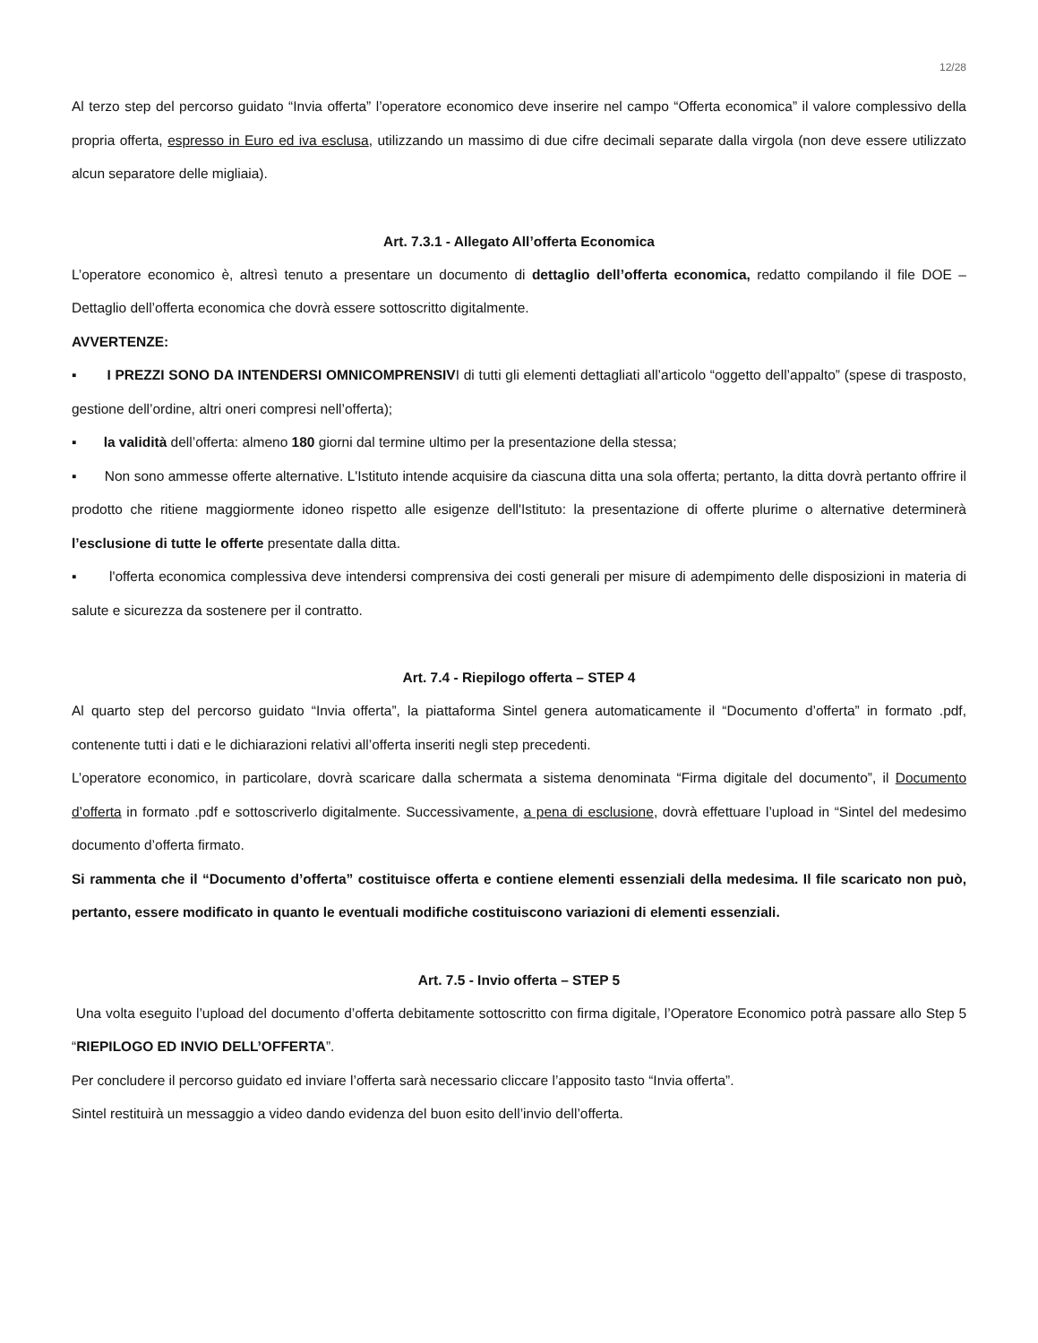12/28
Al terzo step del percorso guidato “Invia offerta” l’operatore economico deve inserire nel campo “Offerta economica” il valore complessivo della propria offerta, espresso in Euro ed iva esclusa, utilizzando un massimo di due cifre decimali separate dalla virgola (non deve essere utilizzato alcun separatore delle migliaia).
Art. 7.3.1 - Allegato All’offerta Economica
L’operatore economico è, altresì tenuto a presentare un documento di dettaglio dell’offerta economica, redatto compilando il file DOE – Dettaglio dell’offerta economica che dovrà essere sottoscritto digitalmente.
AVVERTENZE:
▪ I PREZZI SONO DA INTENDERSI OMNICOMPRENSIVI di tutti gli elementi dettagliati all’articolo “oggetto dell’appalto” (spese di trasposto, gestione dell’ordine, altri oneri compresi nell’offerta);
▪ la validità dell’offerta: almeno 180 giorni dal termine ultimo per la presentazione della stessa;
▪ Non sono ammesse offerte alternative. L'Istituto intende acquisire da ciascuna ditta una sola offerta; pertanto, la ditta dovrà pertanto offrire il prodotto che ritiene maggiormente idoneo rispetto alle esigenze dell'Istituto: la presentazione di offerte plurime o alternative determinerà l’esclusione di tutte le offerte presentate dalla ditta.
▪ l'offerta economica complessiva deve intendersi comprensiva dei costi generali per misure di adempimento delle disposizioni in materia di salute e sicurezza da sostenere per il contratto.
Art. 7.4 - Riepilogo offerta – STEP 4
Al quarto step del percorso guidato “Invia offerta”, la piattaforma Sintel genera automaticamente il “Documento d’offerta” in formato .pdf, contenente tutti i dati e le dichiarazioni relativi all’offerta inseriti negli step precedenti.
L’operatore economico, in particolare, dovrà scaricare dalla schermata a sistema denominata “Firma digitale del documento”, il Documento d’offerta in formato .pdf e sottoscriverlo digitalmente. Successivamente, a pena di esclusione, dovrà effettuare l’upload in “Sintel del medesimo documento d’offerta firmato.
Si rammenta che il “Documento d’offerta” costituisce offerta e contiene elementi essenziali della medesima. Il file scaricato non può, pertanto, essere modificato in quanto le eventuali modifiche costituiscono variazioni di elementi essenziali.
Art. 7.5 - Invio offerta – STEP 5
Una volta eseguito l’upload del documento d’offerta debitamente sottoscritto con firma digitale, l’Operatore Economico potrà passare allo Step 5 “RIEPILOGO ED INVIO DELL’OFFERTA”.
Per concludere il percorso guidato ed inviare l’offerta sarà necessario cliccare l’apposito tasto “Invia offerta”.
Sintel restituirà un messaggio a video dando evidenza del buon esito dell’invio dell’offerta.